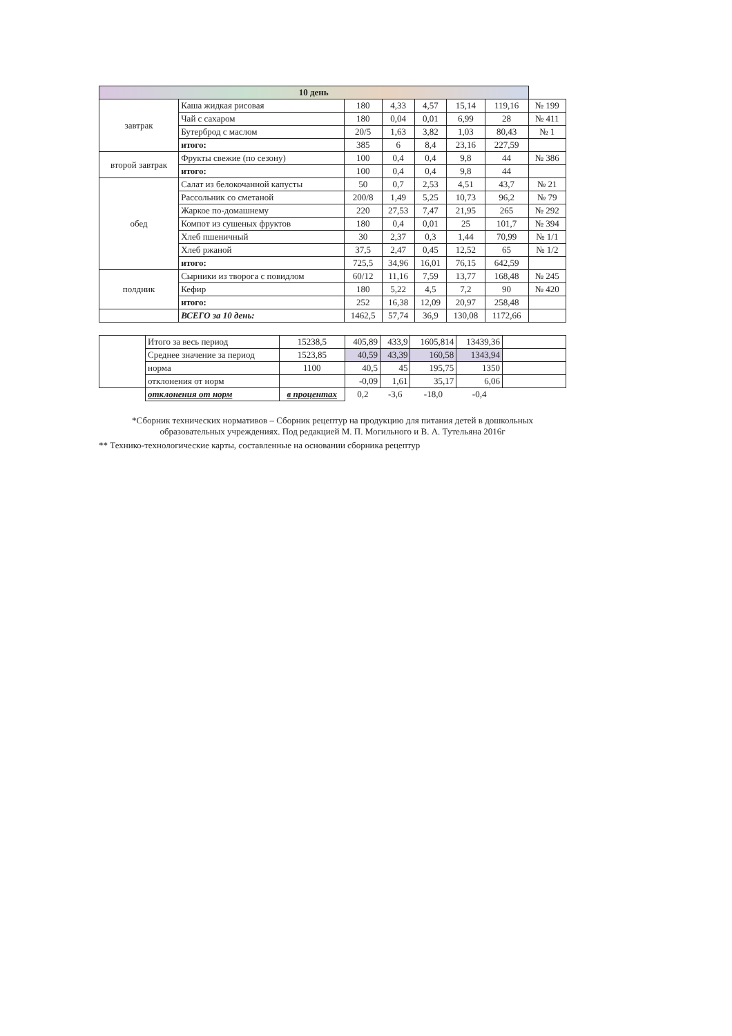| 10 день | | | | | | | |
| --- | --- | --- | --- | --- | --- | --- | --- |
| завтрак | Каша жидкая рисовая | 180 | 4,33 | 4,57 | 15,14 | 119,16 | № 199 |
| | Чай с сахаром | 180 | 0,04 | 0,01 | 6,99 | 28 | № 411 |
| | Бутерброд с маслом | 20/5 | 1,63 | 3,82 | 1,03 | 80,43 | № 1 |
| | итого: | 385 | 6 | 8,4 | 23,16 | 227,59 | |
| второй завтрак | Фрукты свежие (по сезону) | 100 | 0,4 | 0,4 | 9,8 | 44 | № 386 |
| | итого: | 100 | 0,4 | 0,4 | 9,8 | 44 | |
| обед | Салат из белокочанной капусты | 50 | 0,7 | 2,53 | 4,51 | 43,7 | № 21 |
| | Рассольник со сметаной | 200/8 | 1,49 | 5,25 | 10,73 | 96,2 | № 79 |
| | Жаркое по-домашнему | 220 | 27,53 | 7,47 | 21,95 | 265 | № 292 |
| | Компот из сушеных фруктов | 180 | 0,4 | 0,01 | 25 | 101,7 | № 394 |
| | Хлеб пшеничный | 30 | 2,37 | 0,3 | 1,44 | 70,99 | № 1/1 |
| | Хлеб ржаной | 37,5 | 2,47 | 0,45 | 12,52 | 65 | № 1/2 |
| | итого: | 725,5 | 34,96 | 16,01 | 76,15 | 642,59 | |
| полдник | Сырники из творога с повидлом | 60/12 | 11,16 | 7,59 | 13,77 | 168,48 | № 245 |
| | Кефир | 180 | 5,22 | 4,5 | 7,2 | 90 | № 420 |
| | итого: | 252 | 16,38 | 12,09 | 20,97 | 258,48 | |
| | ВСЕГО за 10 день: | 1462,5 | 57,74 | 36,9 | 130,08 | 1172,66 | |
| | Итого за весь период | 15238,5 | 405,89 | 433,9 | 1605,814 | 13439,36 | |
| | Среднее значение за период | 1523,85 | 40,59 | 43,39 | 160,58 | 1343,94 | |
| | норма | 1100 | 40,5 | 45 | 195,75 | 1350 | |
| | отклонения от норм | | -0,09 | 1,61 | 35,17 | 6,06 | |
| | отклонения от норм | в процентах | 0,2 | -3,6 | -18,0 | -0,4 | |
*Сборник технических нормативов – Сборник рецептур на продукцию для питания детей в дошкольных образовательных учреждениях. Под редакцией М. П. Могильного и В. А. Тутельяна 2016г
** Технико-технологические карты, составленные на основании сборника рецептур